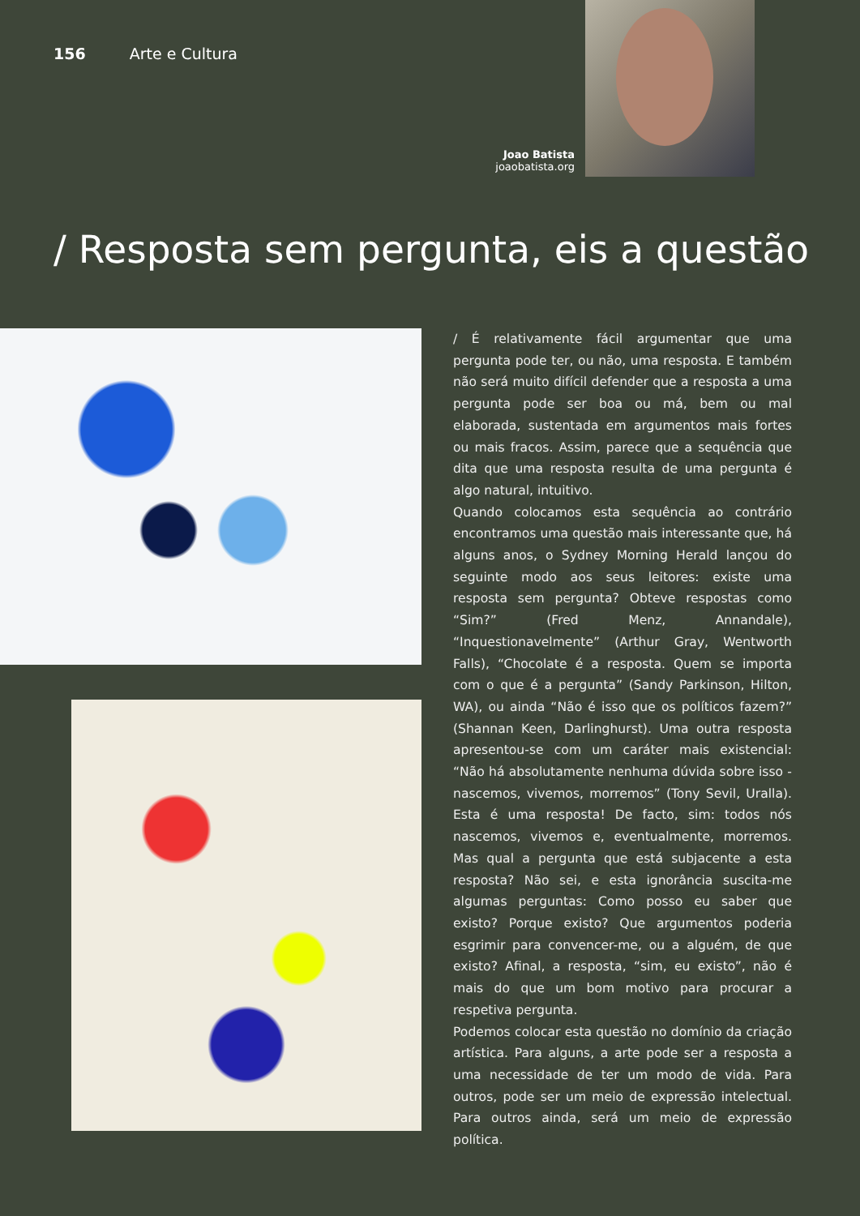156 Arte e Cultura
Joao Batista
joaobatista.org
/ Resposta sem pergunta, eis a questão
/ É relativamente fácil argumentar que uma pergunta pode ter, ou não, uma resposta. E também não será muito difícil defender que a resposta a uma pergunta pode ser boa ou má, bem ou mal elaborada, sustentada em argumentos mais fortes ou mais fracos. Assim, parece que a sequência que dita que uma resposta resulta de uma pergunta é algo natural, intuitivo.
Quando colocamos esta sequência ao contrário encontramos uma questão mais interessante que, há alguns anos, o Sydney Morning Herald lançou do seguinte modo aos seus leitores: existe uma resposta sem pergunta? Obteve respostas como “Sim?” (Fred Menz, Annandale), “Inquestionavelmente” (Arthur Gray, Wentworth Falls), “Chocolate é a resposta. Quem se importa com o que é a pergunta” (Sandy Parkinson, Hilton, WA), ou ainda “Não é isso que os políticos fazem?” (Shannan Keen, Darlinghurst). Uma outra resposta apresentou-se com um caráter mais existencial: “Não há absolutamente nenhuma dúvida sobre isso - nascemos, vivemos, morremos” (Tony Sevil, Uralla). Esta é uma resposta! De facto, sim: todos nós nascemos, vivemos e, eventualmente, morremos. Mas qual a pergunta que está subjacente a esta resposta? Não sei, e esta ignorância suscita-me algumas perguntas: Como posso eu saber que existo? Porque existo? Que argumentos poderia esgrimir para convencer-me, ou a alguém, de que existo? Afinal, a resposta, “sim, eu existo”, não é mais do que um bom motivo para procurar a respetiva pergunta.
Podemos colocar esta questão no domínio da criação artística. Para alguns, a arte pode ser a resposta a uma necessidade de ter um modo de vida. Para outros, pode ser um meio de expressão intelectual. Para outros ainda, será um meio de expressão política.